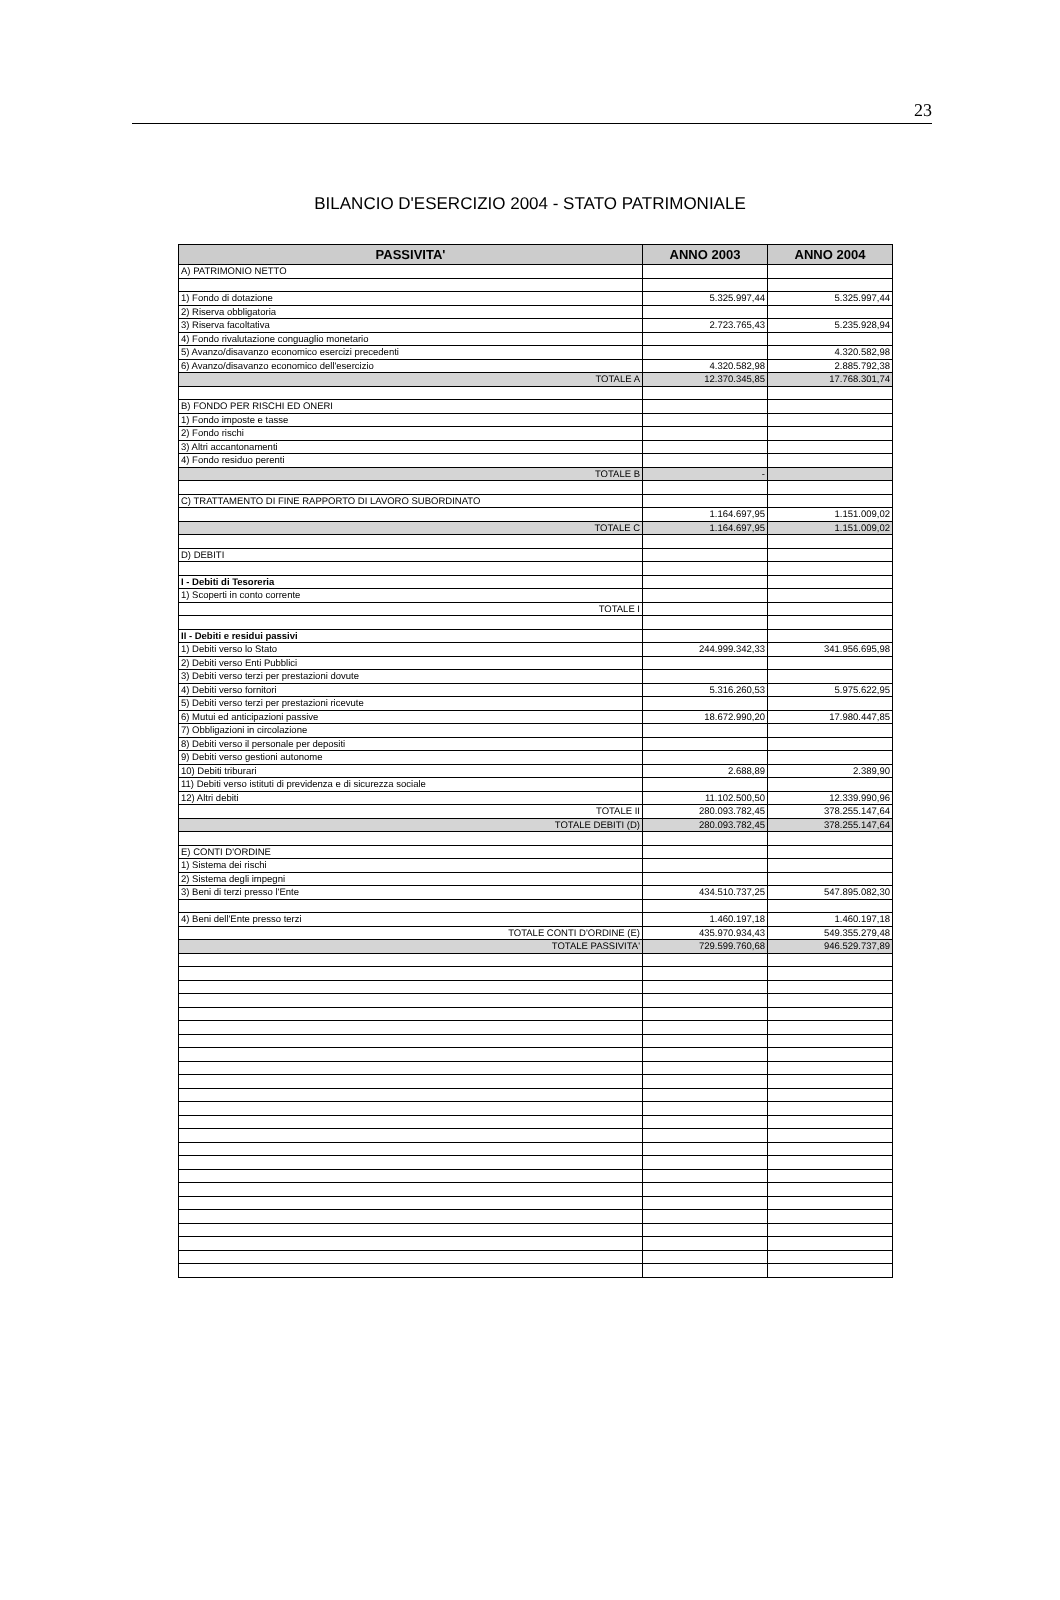23
BILANCIO D'ESERCIZIO 2004 - STATO PATRIMONIALE
| PASSIVITA' | ANNO 2003 | ANNO 2004 |
| --- | --- | --- |
| A) PATRIMONIO NETTO | | |
| 1) Fondo di dotazione | 5.325.997,44 | 5.325.997,44 |
| 2) Riserva obbligatoria | | |
| 3) Riserva facoltativa | 2.723.765,43 | 5.235.928,94 |
| 4) Fondo rivalutazione conguaglio monetario | | |
| 5) Avanzo/disavanzo economico esercizi precedenti | | 4.320.582,98 |
| 6) Avanzo/disavanzo economico dell'esercizio | 4.320.582,98 | 2.885.792,38 |
| TOTALE A | 12.370.345,85 | 17.768.301,74 |
| B) FONDO PER RISCHI ED ONERI | | |
| 1) Fondo imposte e tasse | | |
| 2) Fondo rischi | | |
| 3) Altri accantonamenti | | |
| 4) Fondo residuo perenti | | |
| TOTALE B | - | |
| C) TRATTAMENTO DI FINE RAPPORTO DI LAVORO SUBORDINATO | | |
| | 1.164.697,95 | 1.151.009,02 |
| TOTALE C | 1.164.697,95 | 1.151.009,02 |
| D) DEBITI | | |
| I - Debiti di Tesoreria | | |
| 1) Scoperti in conto corrente | | |
| TOTALE I | | |
| II - Debiti e residui passivi | | |
| 1) Debiti verso lo Stato | 244.999.342,33 | 341.956.695,98 |
| 2) Debiti verso Enti Pubblici | | |
| 3) Debiti verso terzi per prestazioni dovute | | |
| 4) Debiti verso fornitori | 5.316.260,53 | 5.975.622,95 |
| 5) Debiti verso terzi per prestazioni ricevute | | |
| 6) Mutui ed anticipazioni passive | 18.672.990,20 | 17.980.447,85 |
| 7) Obbligazioni in circolazione | | |
| 8) Debiti verso il personale per depositi | | |
| 9) Debiti verso gestioni autonome | | |
| 10) Debiti triburari | 2.688,89 | 2.389,90 |
| 11) Debiti verso istituti di previdenza e di sicurezza sociale | | |
| 12) Altri debiti | 11.102.500,50 | 12.339.990,96 |
| TOTALE II | 280.093.782,45 | 378.255.147,64 |
| TOTALE DEBITI (D) | 280.093.782,45 | 378.255.147,64 |
| E) CONTI D'ORDINE | | |
| 1) Sistema dei rischi | | |
| 2) Sistema degli impegni | | |
| 3) Beni di terzi presso l'Ente | 434.510.737,25 | 547.895.082,30 |
| 4) Beni dell'Ente presso terzi | 1.460.197,18 | 1.460.197,18 |
| TOTALE CONTI D'ORDINE (E) | 435.970.934,43 | 549.355.279,48 |
| TOTALE PASSIVITA' | 729.599.760,68 | 946.529.737,89 |